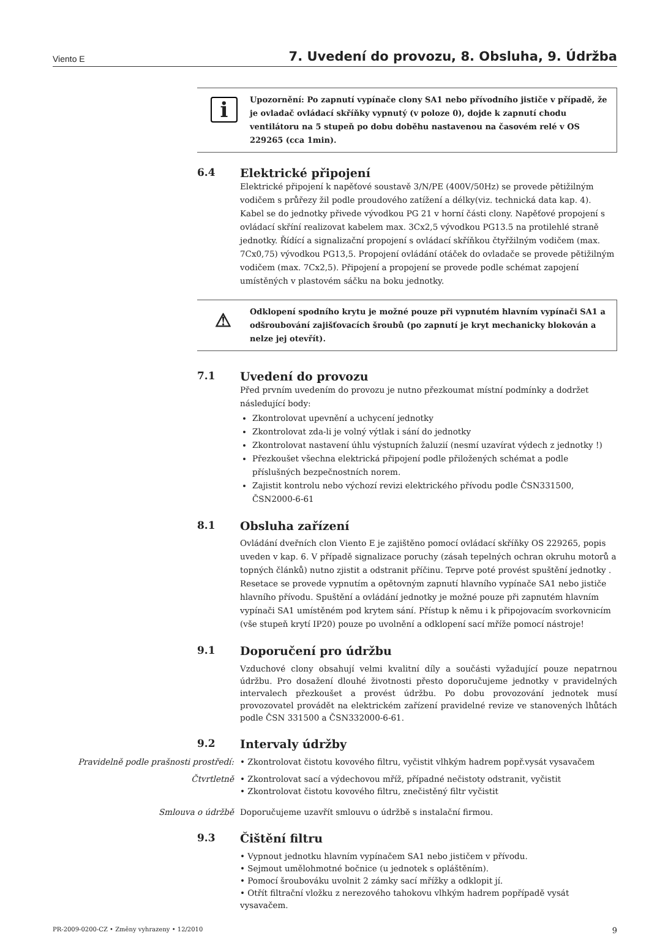Viento E 7. Uvedení do provozu, 8. Obsluha, 9. Údržba
i Upozornění: Po zapnutí vypínače clony SA1 nebo přívodního jističe v případě, že je ovladač ovládací skříňky vypnutý (v poloze 0), dojde k zapnutí chodu ventilátoru na 5 stupeň po dobu doběhu nastavenou na časovém relé v OS 229265 (cca 1min).
6.4 Elektrické připojení
Elektrické připojení k napěťové soustavě 3/N/PE (400V/50Hz) se provede pětižilným vodičem s průřezy žil podle proudového zatížení a délky(viz. technická data kap. 4). Kabel se do jednotky přivede vývodkou PG 21 v horní části clony. Napěťové propojení s ovládací skříní realizovat kabelem max. 3Cx2,5 vývodkou PG13.5 na protilehlé straně jednotky. Řídící a signalizační propojení s ovládací skříňkou čtyřžilným vodičem (max. 7Cx0,75) vývodkou PG13,5. Propojení ovládání otáček do ovladače se provede pětižilným vodičem (max. 7Cx2,5). Připojení a propojení se provede podle schémat zapojení umístěných v plastovém sáčku na boku jednotky.
⚠ Odklopení spodního krytu je možné pouze při vypnutém hlavním vypínači SA1 a odšroubování zajišťovacích šroubů (po zapnutí je kryt mechanicky blokován a nelze jej otevřít).
7.1 Uvedení do provozu
Před prvním uvedením do provozu je nutno přezkoumat místní podmínky a dodržet následující body:
Zkontrolovat upevnění a uchycení jednotky
Zkontrolovat zda-li je volný výtlak i sání do jednotky
Zkontrolovat nastavení úhlu výstupních žaluzií (nesmí uzavírat výdech z jednotky !)
Přezkoušet všechna elektrická připojení podle přiložených schémat a podle příslušných bezpečnostních norem.
Zajistit kontrolu nebo výchozí revizi elektrického přívodu podle ČSN331500, ČSN2000-6-61
8.1 Obsluha zařízení
Ovládání dveřních clon Viento E je zajištěno pomocí ovládací skříňky OS 229265, popis uveden v kap. 6. V případě signalizace poruchy (zásah tepelných ochran okruhu motorů a topných článků) nutno zjistit a odstranit příčinu. Teprve poté provést spuštění jednotky . Resetace se provede vypnutím a opětovným zapnutí hlavního vypínače SA1 nebo jističe hlavního přívodu. Spuštění a ovládání jednotky je možné pouze při zapnutém hlavním vypínači SA1 umístěném pod krytem sání. Přístup k němu i k připojovacím svorkovnicím (vše stupeň krytí IP20) pouze po uvolnění a odklopení sací mříže pomocí nástroje!
9.1 Doporučení pro údržbu
Vzduchové clony obsahují velmi kvalitní díly a součásti vyžadující pouze nepatrnou údržbu. Pro dosažení dlouhé životnosti přesto doporučujeme jednotky v pravidelných intervalech přezkoušet a provést údržbu. Po dobu provozování jednotek musí provozovatel provádět na elektrickém zařízení pravidelné revize ve stanovených lhůtách podle ČSN 331500 a ČSN332000-6-61.
9.2 Intervaly údržby
Pravidelně podle prašnosti prostředí:
• Zkontrolovat čistotu kovového filtru, vyčistit vlhkým hadrem popř.vysát vysavačem
Čtvrtletně • Zkontrolovat sací a výdechovou mříž, případné nečistoty odstranit, vyčistit
• Zkontrolovat čistotu kovového filtru, znečistěný filtr vyčistit
Smlouva o údržbě Doporučujeme uzavřít smlouvu o údržbě s instalační firmou.
9.3 Čištění filtru
• Vypnout jednotku hlavním vypínačem SA1 nebo jističem v přívodu.
• Sejmout umělohmotné bočnice (u jednotek s opláštěním).
• Pomocí šroubováku uvolnit 2 zámky sací mřížky a odklopit jí.
• Otřít filtrační vložku z nerezového tahokovu vlhkým hadrem popřípadě vysát vysavačem.
PR-2009-0200-CZ • Změny vyhrazeny • 12/2010 9